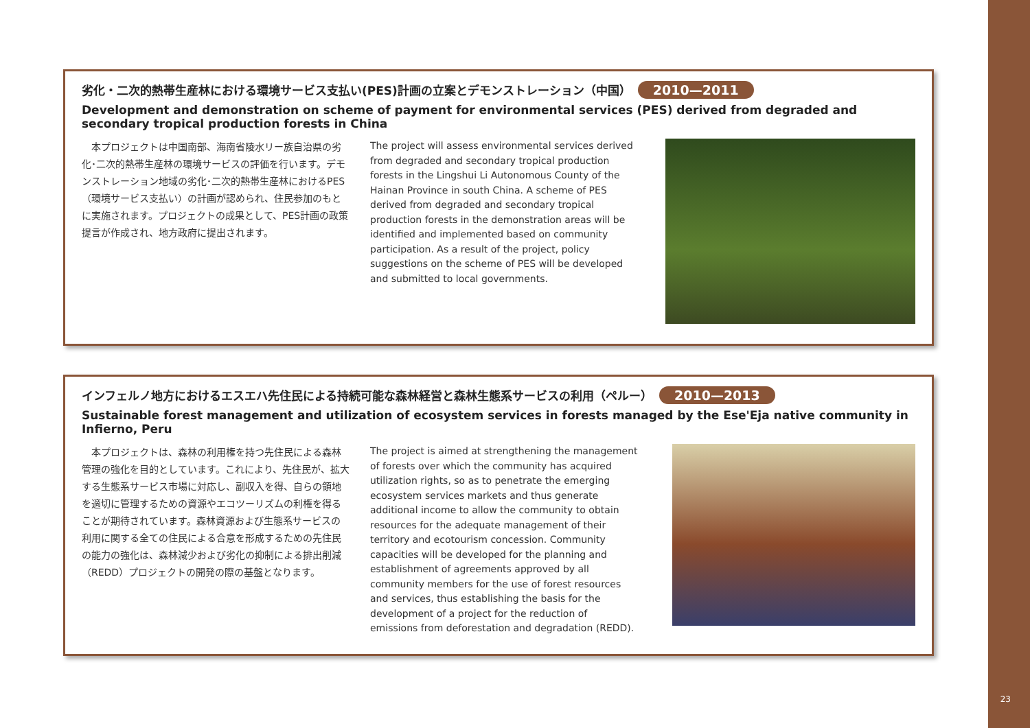劣化・二次的熱帯生産林における環境サービス支払い(PES)計画の立案とデモンストレーション（中国） 2010—2011
Development and demonstration on scheme of payment for environmental services (PES) derived from degraded and secondary tropical production forests in China
　本プロジェクトは中国南部、海南省陵水リー族自治県の劣化･二次的熱帯生産林の環境サービスの評価を行います。デモンストレーション地域の劣化･二次的熱帯生産林におけるPES（環境サービス支払い）の計画が認められ、住民参加のもとに実施されます。プロジェクトの成果として、PES計画の政策提言が作成され、地方政府に提出されます。
The project will assess environmental services derived from degraded and secondary tropical production forests in the Lingshui Li Autonomous County of the Hainan Province in south China. A scheme of PES derived from degraded and secondary tropical production forests in the demonstration areas will be identified and implemented based on community participation. As a result of the project, policy suggestions on the scheme of PES will be developed and submitted to local governments.
インフェルノ地方におけるエスエハ先住民による持続可能な森林経営と森林生態系サービスの利用（ペルー） 2010—2013
Sustainable forest management and utilization of ecosystem services in forests managed by the Ese'Eja native community in Infierno, Peru
　本プロジェクトは、森林の利用権を持つ先住民による森林管理の強化を目的としています。これにより、先住民が、拡大する生態系サービス市場に対応し、副収入を得、自らの領地を適切に管理するための資源やエコツーリズムの利権を得ることが期待されています。森林資源および生態系サービスの利用に関する全ての住民による合意を形成するための先住民の能力の強化は、森林減少および劣化の抑制による排出削減（REDD）プロジェクトの開発の際の基盤となります。
The project is aimed at strengthening the management of forests over which the community has acquired utilization rights, so as to penetrate the emerging ecosystem services markets and thus generate additional income to allow the community to obtain resources for the adequate management of their territory and ecotourism concession. Community capacities will be developed for the planning and establishment of agreements approved by all community members for the use of forest resources and services, thus establishing the basis for the development of a project for the reduction of emissions from deforestation and degradation (REDD).
23